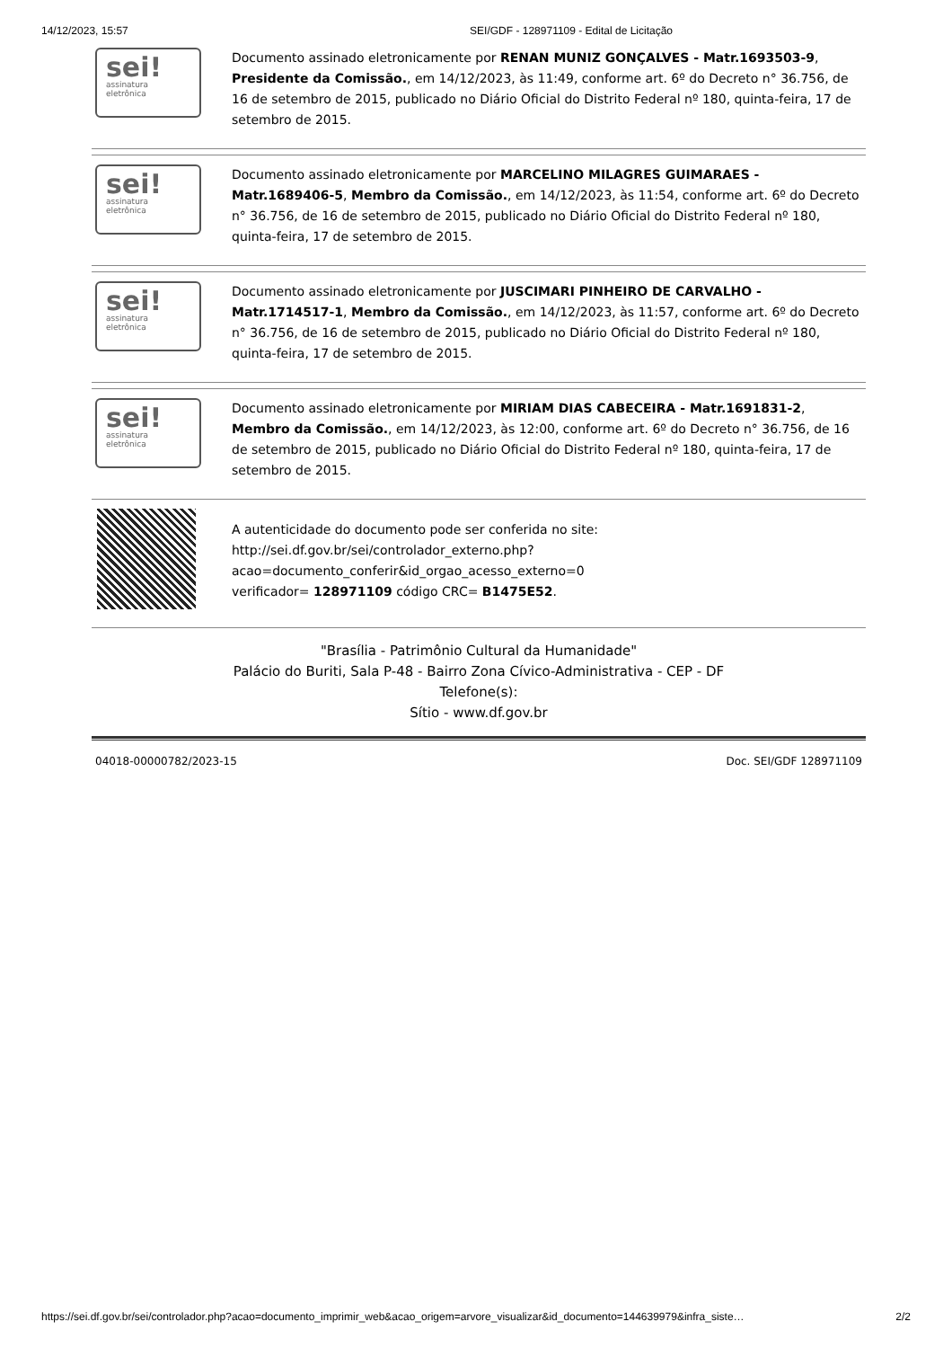14/12/2023, 15:57 SEI/GDF - 128971109 - Edital de Licitação
sei!
assinatura
eletrônica
Documento assinado eletronicamente por RENAN MUNIZ GONÇALVES - Matr.1693503-9, Presidente da Comissão., em 14/12/2023, às 11:49, conforme art. 6º do Decreto n° 36.756, de 16 de setembro de 2015, publicado no Diário Oficial do Distrito Federal nº 180, quinta-feira, 17 de setembro de 2015.
sei!
assinatura
eletrônica
Documento assinado eletronicamente por MARCELINO MILAGRES GUIMARAES - Matr.1689406-5, Membro da Comissão., em 14/12/2023, às 11:54, conforme art. 6º do Decreto n° 36.756, de 16 de setembro de 2015, publicado no Diário Oficial do Distrito Federal nº 180, quinta-feira, 17 de setembro de 2015.
sei!
assinatura
eletrônica
Documento assinado eletronicamente por JUSCIMARI PINHEIRO DE CARVALHO - Matr.1714517-1, Membro da Comissão., em 14/12/2023, às 11:57, conforme art. 6º do Decreto n° 36.756, de 16 de setembro de 2015, publicado no Diário Oficial do Distrito Federal nº 180, quinta-feira, 17 de setembro de 2015.
sei!
assinatura
eletrônica
Documento assinado eletronicamente por MIRIAM DIAS CABECEIRA - Matr.1691831-2, Membro da Comissão., em 14/12/2023, às 12:00, conforme art. 6º do Decreto n° 36.756, de 16 de setembro de 2015, publicado no Diário Oficial do Distrito Federal nº 180, quinta-feira, 17 de setembro de 2015.
A autenticidade do documento pode ser conferida no site:
http://sei.df.gov.br/sei/controlador_externo.php?
acao=documento_conferir&id_orgao_acesso_externo=0
verificador= 128971109 código CRC= B1475E52.
"Brasília - Patrimônio Cultural da Humanidade"
Palácio do Buriti, Sala P-48 - Bairro Zona Cívico-Administrativa - CEP - DF
Telefone(s):
Sítio - www.df.gov.br
04018-00000782/2023-15 Doc. SEI/GDF 128971109
https://sei.df.gov.br/sei/controlador.php?acao=documento_imprimir_web&acao_origem=arvore_visualizar&id_documento=144639979&infra_siste… 2/2